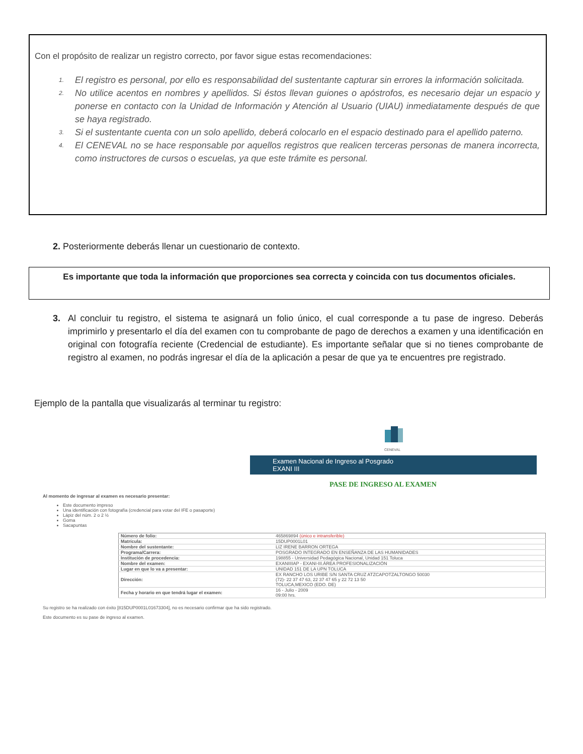Con el propósito de realizar un registro correcto, por favor sigue estas recomendaciones:
1. El registro es personal, por ello es responsabilidad del sustentante capturar sin errores la información solicitada.
2. No utilice acentos en nombres y apellidos. Si éstos llevan guiones o apóstrofos, es necesario dejar un espacio y ponerse en contacto con la Unidad de Información y Atención al Usuario (UIAU) inmediatamente después de que se haya registrado.
3. Si el sustentante cuenta con un solo apellido, deberá colocarlo en el espacio destinado para el apellido paterno.
4. El CENEVAL no se hace responsable por aquellos registros que realicen terceras personas de manera incorrecta, como instructores de cursos o escuelas, ya que este trámite es personal.
2. Posteriormente deberás llenar un cuestionario de contexto.
Es importante que toda la información que proporciones sea correcta y coincida con tus documentos oficiales.
3. Al concluir tu registro, el sistema te asignará un folio único, el cual corresponde a tu pase de ingreso. Deberás imprimirlo y presentarlo el día del examen con tu comprobante de pago de derechos a examen y una identificación en original con fotografía reciente (Credencial de estudiante). Es importante señalar que si no tienes comprobante de registro al examen, no podrás ingresar el día de la aplicación a pesar de que ya te encuentres pre registrado.
Ejemplo de la pantalla que visualizarás al terminar tu registro:
CENEVAL
Examen Nacional de Ingreso al Posgrado
EXANI III
PASE DE INGRESO AL EXAMEN
Al momento de ingresar al examen es necesario presentar:
Este documento impreso
Una identificación con fotografía (credencial para votar del IFE o pasaporte)
Lápiz del núm. 2 o 2 ½
Goma
Sacapuntas
| Número de folio: | 465869894 (único e intransferible) |
| Matrícula: | 15DUP0001L01 |
| Nombre del sustentante: | LIZ IRENE BARRON ORTEGA |
| Programa/Carrera: | POSGRADO INTEGRADO EN ENSEÑANZA DE LAS HUMANIDADES |
| Institución de procedencia: | 198855 - Universidad Pedagógica Nacional, Unidad 151 Toluca |
| Nombre del examen: | EXANIIIIAP - EXANI-III.ÁREA PROFESIONALIZACIÓN |
| Lugar en que lo va a presentar: | UNIDAD 151 DE LA UPN TOLUCA |
| Dirección: | EX RANCHO LOS URIBE S/N SANTA CRUZ ATZCAPOTZALTONGO 50030 (72)- 22 37 47 63, 22 37 47 65 y 22 72 13 50 TOLUCA,MEXICO (EDO. DE) |
| Fecha y horario en que tendrá lugar el examen: | 16 - Julio - 2009 09:00 hrs. |
Su registro se ha realizado con éxito [815DUP0001L01673304], no es necesario confirmar que ha sido registrado.
Este documento es su pase de ingreso al examen.